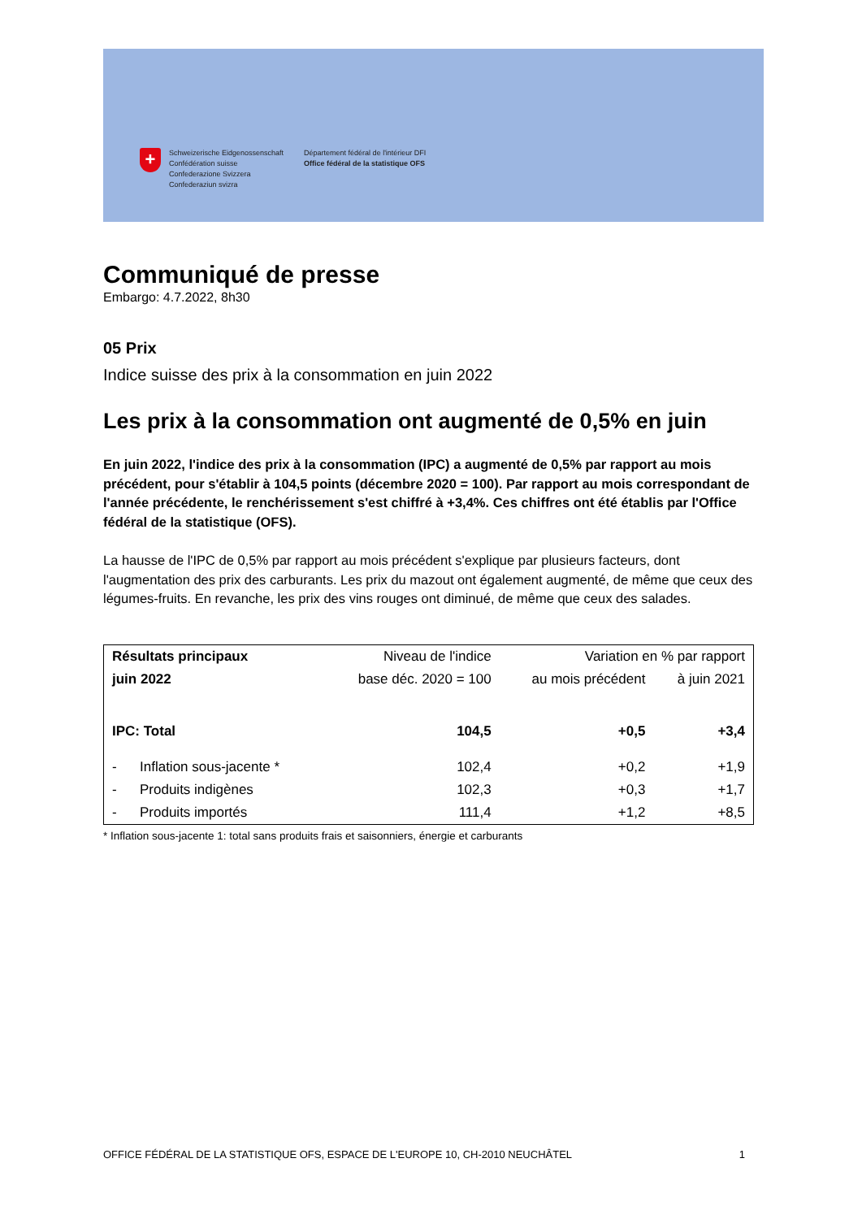+
Schweizerische Eidgenossenschaft
Confédération suisse
Confederazione Svizzera
Confederaziun svizra
Département fédéral de l'intérieur DFI
Office fédéral de la statistique OFS
Communiqué de presse
Embargo: 4.7.2022, 8h30
05 Prix
Indice suisse des prix à la consommation en juin 2022
Les prix à la consommation ont augmenté de 0,5% en juin
En juin 2022, l'indice des prix à la consommation (IPC) a augmenté de 0,5% par rapport au mois précédent, pour s'établir à 104,5 points (décembre 2020 = 100). Par rapport au mois correspondant de l'année précédente, le renchérissement s'est chiffré à +3,4%. Ces chiffres ont été établis par l'Office fédéral de la statistique (OFS).
La hausse de l'IPC de 0,5% par rapport au mois précédent s'explique par plusieurs facteurs, dont l'augmentation des prix des carburants. Les prix du mazout ont également augmenté, de même que ceux des légumes-fruits. En revanche, les prix des vins rouges ont diminué, de même que ceux des salades.
| Résultats principaux | Niveau de l'indice | Variation en % par rapport | |
| --- | --- | --- | --- |
| juin 2022 | base déc. 2020 = 100 | au mois précédent | à juin 2021 |
| IPC: Total | 104,5 | +0,5 | +3,4 |
| - Inflation sous-jacente * | 102,4 | +0,2 | +1,9 |
| - Produits indigènes | 102,3 | +0,3 | +1,7 |
| - Produits importés | 111,4 | +1,2 | +8,5 |
* Inflation sous-jacente 1: total sans produits frais et saisonniers, énergie et carburants
OFFICE FÉDÉRAL DE LA STATISTIQUE OFS, ESPACE DE L'EUROPE 10, CH-2010 NEUCHÂTEL 1